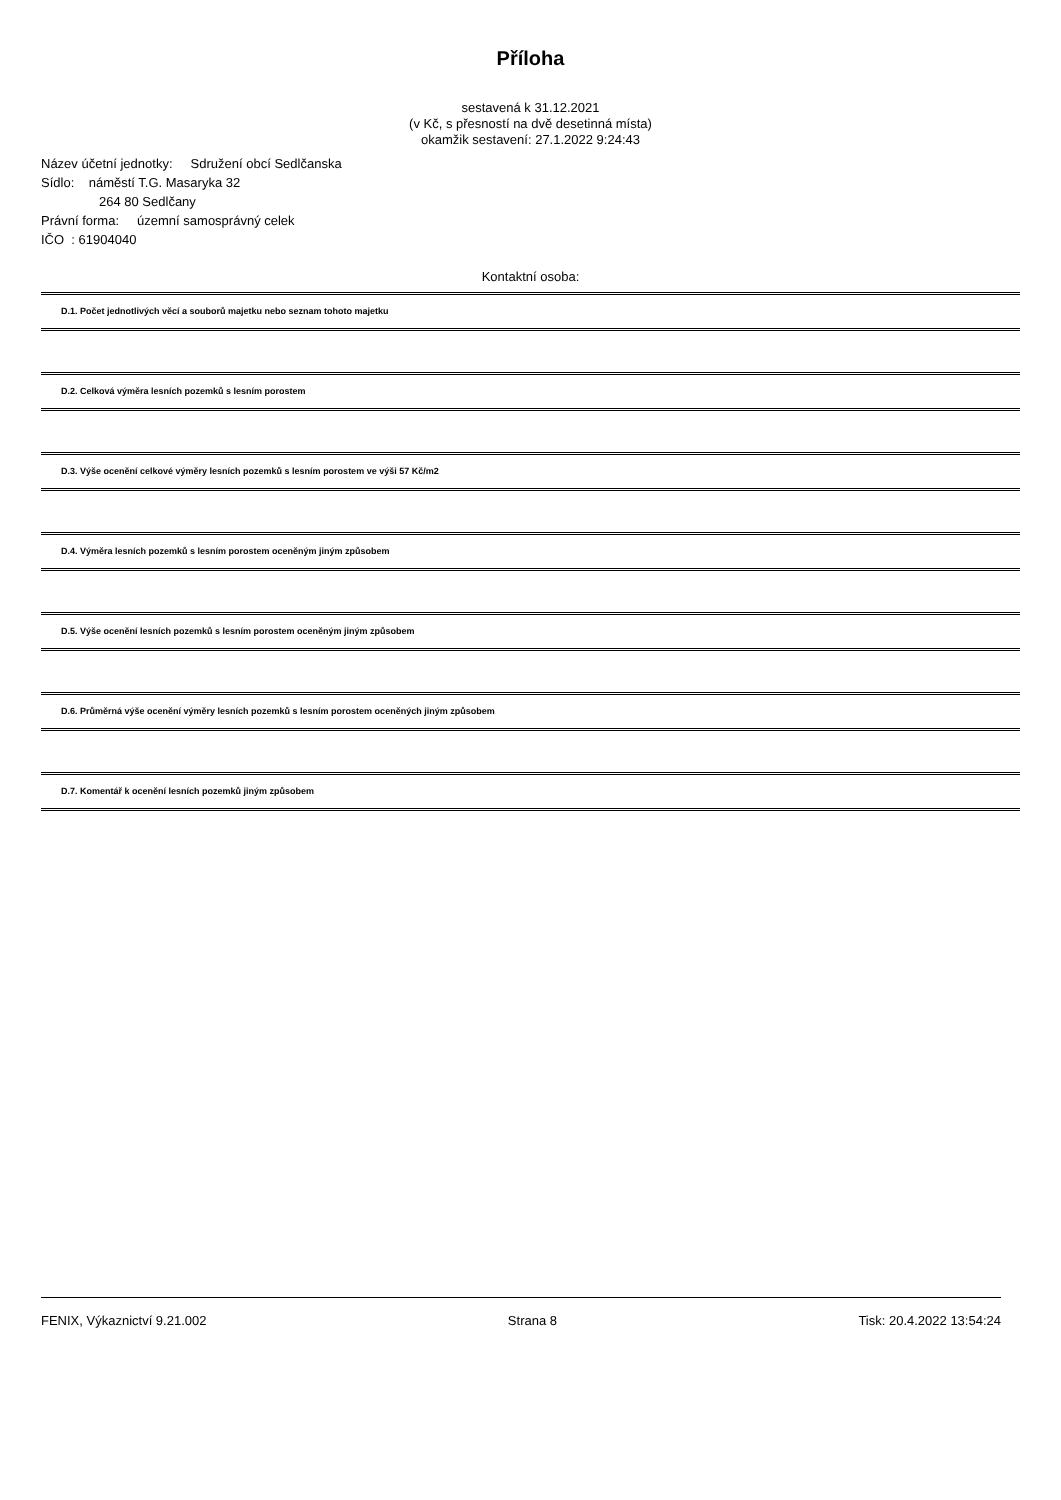Příloha
sestavená k 31.12.2021
(v Kč, s přesností na dvě desetinná místa)
okamžik sestavení: 27.1.2022 9:24:43
Název účetní jednotky: Sdružení obcí Sedlčanska
Sídlo: náměstí T.G. Masaryka 32
264 80 Sedlčany
Právní forma: územní samosprávný celek
IČO : 61904040
Kontaktní osoba:
D.1. Počet jednotlivých věcí a souborů majetku nebo seznam tohoto majetku
D.2. Celková výměra lesních pozemků s lesním porostem
D.3. Výše ocenění celkové výměry lesních pozemků s lesním porostem ve výši 57 Kč/m2
D.4. Výměra lesních pozemků s lesním porostem oceněným jiným způsobem
D.5. Výše ocenění lesních pozemků s lesním porostem oceněným jiným způsobem
D.6. Průměrná výše ocenění výměry lesních pozemků s lesním porostem oceněných jiným způsobem
D.7. Komentář k ocenění lesních pozemků jiným způsobem
FENIX, Výkaznictví 9.21.002 Strana 8 Tisk: 20.4.2022 13:54:24